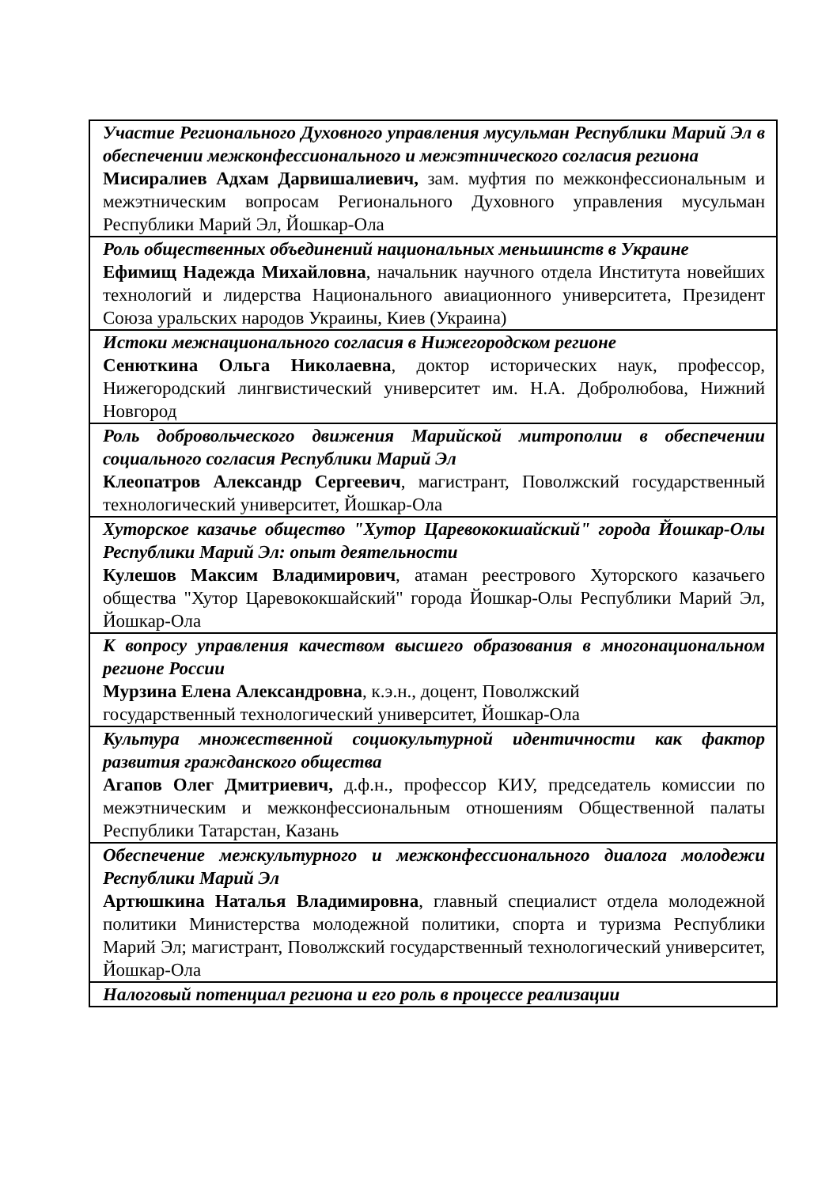| Участие Регионального Духовного управления мусульман Республики Марий Эл в обеспечении межконфессионального и межэтнического согласия региона Мисиралиев Адхам Дарвишалиевич, зам. муфтия по межконфессиональным и межэтническим вопросам Регионального Духовного управления мусульман Республики Марий Эл, Йошкар-Ола |
| Роль общественных объединений национальных меньшинств в Украине Ефимищ Надежда Михайловна , начальник научного отдела Института новейших технологий и лидерства Национального авиационного университета, Президент Союза уральских народов Украины, Киев (Украина) |
| Истоки межнационального согласия в Нижегородском регионе Сенюткина Ольга Николаевна , доктор исторических наук, профессор, Нижегородский лингвистический университет им. Н.А. Добролюбова, Нижний Новгород |
| Роль добровольческого движения Марийской митрополии в обеспечении социального согласия Республики Марий Эл Клеопатров Александр Сергеевич , магистрант, Поволжский государственный технологический университет, Йошкар-Ола |
| Хуторское казачье общество "Хутор Царевококшайский" города Йошкар-Олы Республики Марий Эл: опыт деятельности Кулешов Максим Владимирович , атаман реестрового Хуторского казачьего общества "Хутор Царевококшайский" города Йошкар-Олы Республики Марий Эл, Йошкар-Ола |
| К вопросу управления качеством высшего образования в многонациональном регионе России Мурзина Елена Александровна , к.э.н., доцент, Поволжский государственный технологический университет, Йошкар-Ола |
| Культура множественной социокультурной идентичности как фактор развития гражданского общества Агапов Олег Дмитриевич, д.ф.н., профессор КИУ, председатель комиссии по межэтническим и межконфессиональным отношениям Общественной палаты Республики Татарстан, Казань |
| Обеспечение межкультурного и межконфессионального диалога молодежи Республики Марий Эл Артюшкина Наталья Владимировна , главный специалист отдела молодежной политики Министерства молодежной политики, спорта и туризма Республики Марий Эл; магистрант, Поволжский государственный технологический университет, Йошкар-Ола |
| Налоговый потенциал региона и его роль в процессе реализации |